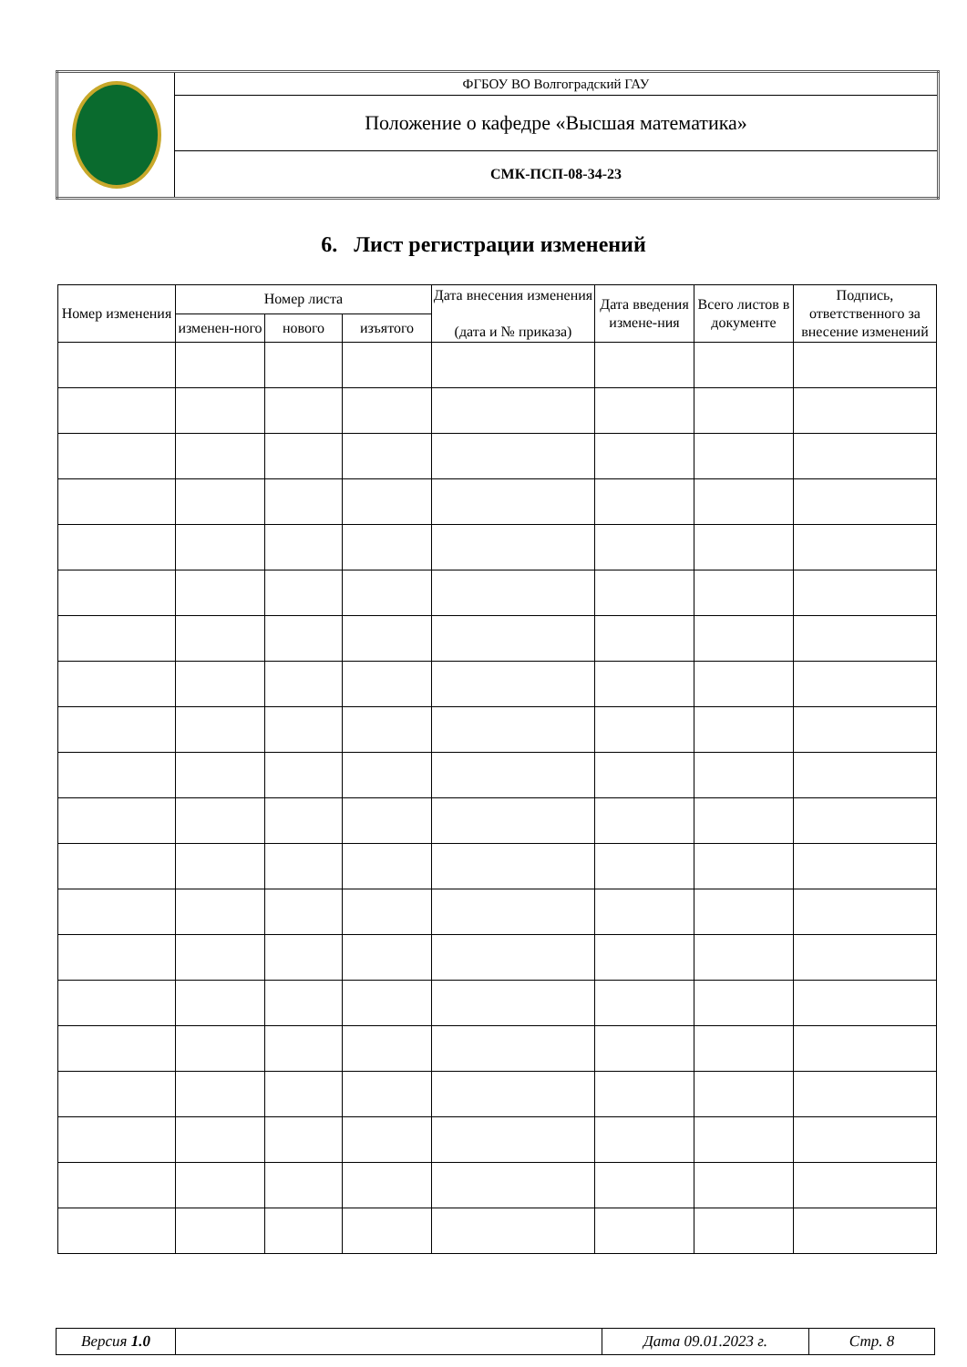| | ФГБОУ ВО Волгоградский ГАУ |
| | Положение о кафедре «Высшая математика» |
| | СМК-ПСП-08-34-23 |
6. Лист регистрации изменений
| Номер изменения | Номер листа | | | Дата внесения изменения (дата и № приказа) | Дата введения измене-ния | Всего листов в документе | Подпись, ответственного за внесение изменений |
| --- | --- | --- | --- | --- | --- | --- | --- |
| | изменен-ного | нового | изъятого | | | | |
| Версия 1.0 | | Дата 09.01.2023 г. | Стр. 8 |